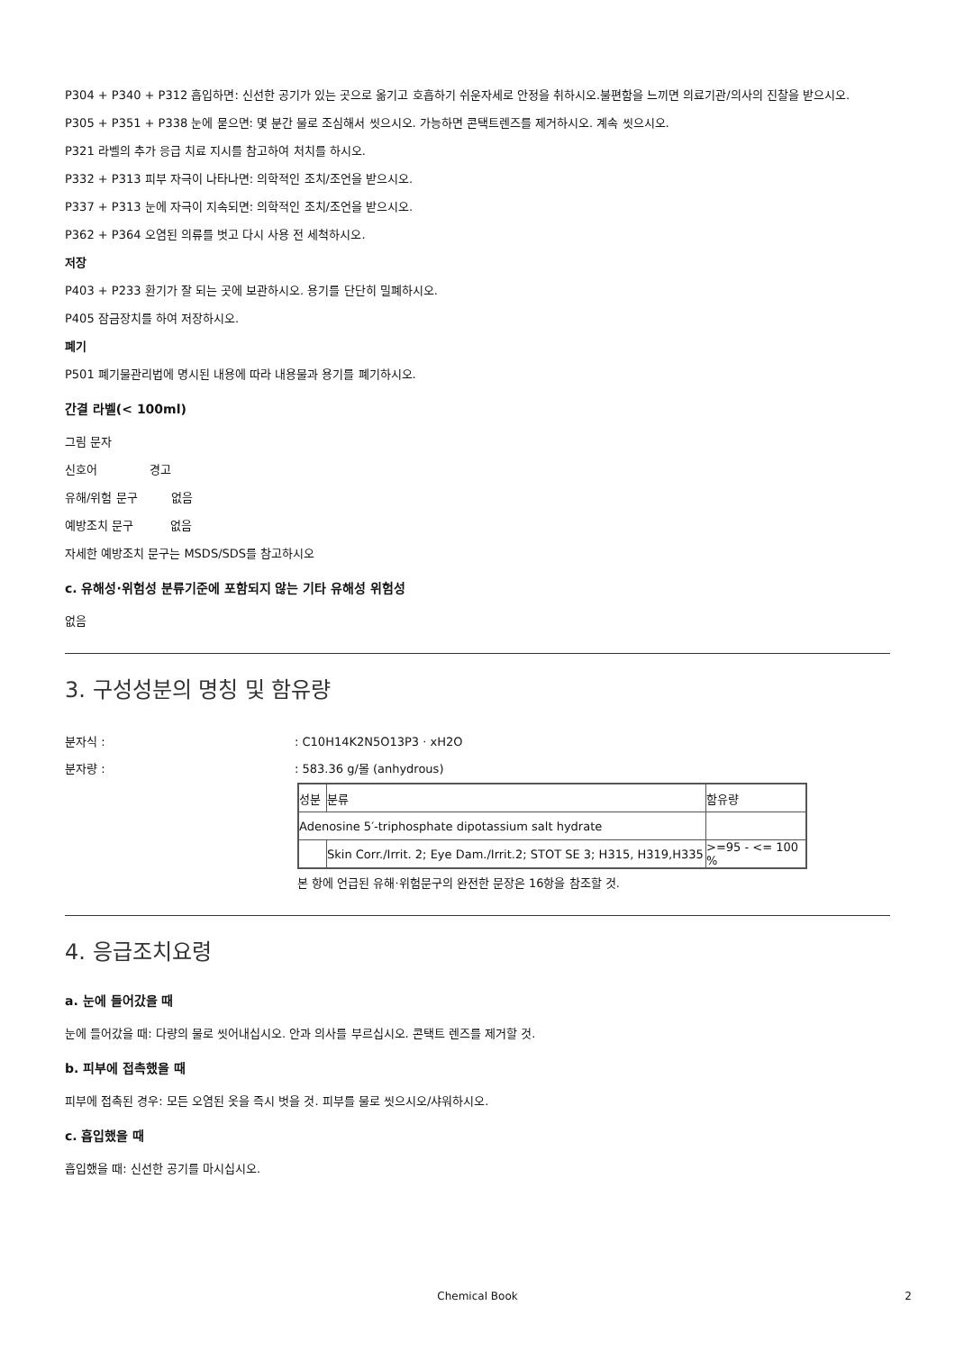P304 + P340 + P312 흡입하면: 신선한 공기가 있는 곳으로 옮기고 호흡하기 쉬운자세로 안정을 취하시오.불편함을 느끼면 의료기관/의사의 진찰을 받으시오.
P305 + P351 + P338 눈에 묻으면: 몇 분간 물로 조심해서 씻으시오. 가능하면 콘택트렌즈를 제거하시오. 계속 씻으시오.
P321 라벨의 추가 응급 치료 지시를 참고하여 처치를 하시오.
P332 + P313 피부 자극이 나타나면: 의학적인 조치/조언을 받으시오.
P337 + P313 눈에 자극이 지속되면: 의학적인 조치/조언을 받으시오.
P362 + P364 오염된 의류를 벗고 다시 사용 전 세척하시오.
저장
P403 + P233 환기가 잘 되는 곳에 보관하시오. 용기를 단단히 밀폐하시오.
P405 잠금장치를 하여 저장하시오.
폐기
P501 폐기물관리법에 명시된 내용에 따라 내용물과 용기를 폐기하시오.
간결 라벨(< 100ml)
그림 문자
신호어 경고
유해/위험 문구 없음
예방조치 문구 없음
자세한 예방조치 문구는 MSDS/SDS를 참고하시오
c. 유해성·위험성 분류기준에 포함되지 않는 기타 유해성 위험성
없음
3. 구성성분의 명칭 및 함유량
분자식 :: C10H14K2N5O13P3 · xH2O
분자량 :: 583.36 g/몰 (anhydrous)
| 성분 | 분류 | 함유량 |
| Adenosine 5′-triphosphate dipotassium salt hydrate | | |
| | Skin Corr./Irrit. 2; Eye Dam./Irrit.2; STOT SE 3; H315, H319,H335 | >=95 - <= 100 % |
본 항에 언급된 유해·위험문구의 완전한 문장은 16항을 참조할 것.
4. 응급조치요령
a. 눈에 들어갔을 때
눈에 들어갔을 때: 다량의 물로 씻어내십시오. 안과 의사를 부르십시오. 콘택트 렌즈를 제거할 것.
b. 피부에 접촉했을 때
피부에 접촉된 경우: 모든 오염된 옷을 즉시 벗을 것. 피부를 물로 씻으시오/샤워하시오.
c. 흡입했을 때
흡입했을 때: 신선한 공기를 마시십시오.
Chemical Book 2